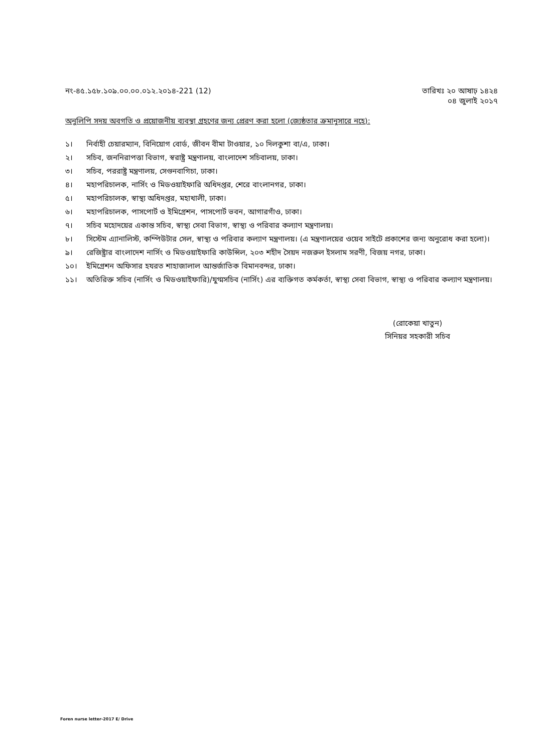নং-৪৫.১৫৮.১০৯.০০.০০.০১২.২০১৪-221 (12)
তারিখঃ ২০ আষাঢ় ১৪২৪
০৪ জুলাই ২০১৭
অনুলিপি সদয় অবগতি ও প্রয়োজনীয় ব্যবস্থা গ্রহণের জন্য প্রেরণ করা হলো (জ্যেষ্ঠতার ক্রমানুসারে নহে):
১। নির্বাহী চেয়ারম্যান, বিনিয়োগ বোর্ড, জীবন বীমা টাওয়ার, ১০ দিলকুশা বা/এ, ঢাকা।
২। সচিব, জননিরাপত্তা বিভাগ, স্বরাষ্ট্র মন্ত্রণালয়, বাংলাদেশ সচিবালয়, ঢাকা।
৩। সচিব, পররাষ্ট্র মন্ত্রণালয়, সেগুনবাগিচা, ঢাকা।
৪। মহাপরিচালক, নার্সিং ও মিডওয়াইফারি অধিদপ্তর, শেরে বাংলানগর, ঢাকা।
৫। মহাপরিচালক, স্বাস্থ্য অধিদপ্তর, মহাখালী, ঢাকা।
৬। মহাপরিচালক, পাসপোর্ট ও ইমিগ্রেশন, পাসপোর্ট ভবন, আগারগাঁও, ঢাকা।
৭। সচিব মহোদয়ের একান্ত সচিব, স্বাস্থ্য সেবা বিভাগ, স্বাস্থ্য ও পরিবার কল্যাণ মন্ত্রণালয়।
৮। সিস্টেম এ্যানালিস্ট, কম্পিউটার সেল, স্বাস্থ্য ও পরিবার কল্যাণ মন্ত্রণালয়। (এ মন্ত্রণালয়ের ওয়েব সাইটে প্রকাশের জন্য অনুরোধ করা হলো)।
৯। রেজিষ্ট্রার বাংলাদেশ নার্সিং ও মিডওয়াইফারি কাউন্সিল, ২০৩ শহীদ সৈয়দ নজরুল ইসলাম সরণী, বিজয় নগর, ঢাকা।
১০। ইমিগ্রেশন অফিসার হযরত শাহাজালাল আন্তর্জাতিক বিমানবন্দর, ঢাকা।
১১। অতিরিক্ত সচিব (নার্সিং ও মিডওয়াইফারি)/যুগ্মসচিব (নার্সিং) এর ব্যক্তিগত কর্মকর্তা, স্বাস্থ্য সেবা বিভাগ, স্বাস্থ্য ও পরিবার কল্যাণ মন্ত্রণালয়।
(রোকেয়া খাতুন)
সিনিয়র সহকারী সচিব
Foren nurse letter-2017 E/ Drive